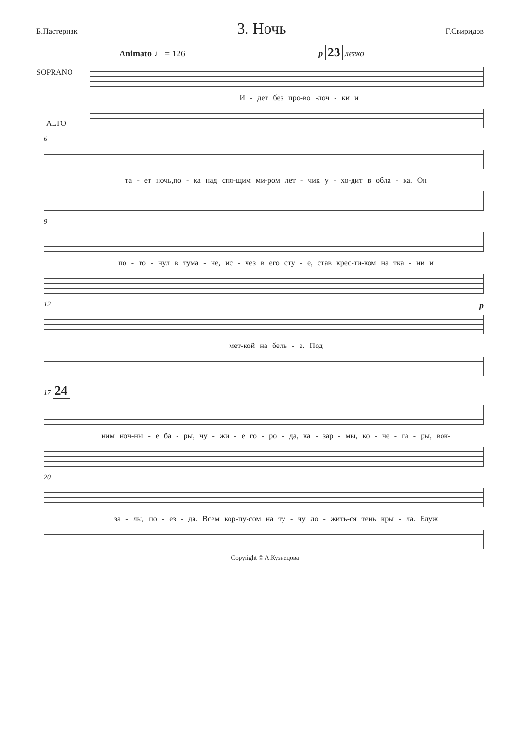Б.Пастернак
3. Ночь
Г.Свиридов
Animato ♩ = 126 p 23 легко
И - дет без про-во -лоч - ки и
SOPRANO
ALTO
6
та - ет ночь,по - ка над спя-щим ми-ром лет - чик у - хо-дит в обла - ка. Он
9
по - то - нул в тума - не, ис - чез в его сту - е, став крес-ти-ком на тка - ни и
12 p
мет-кой на бель - е. Под
17 24
ним ноч-ны - е ба - ры, чу - жи - е го - ро - да, ка - зар - мы, ко - че - га - ры, вок-
20
за - лы, по - ез - да. Всем кор-пу-сом на ту - чу ло - жить-ся тень кры - ла. Блуж
Copyright © А.Кузнецова